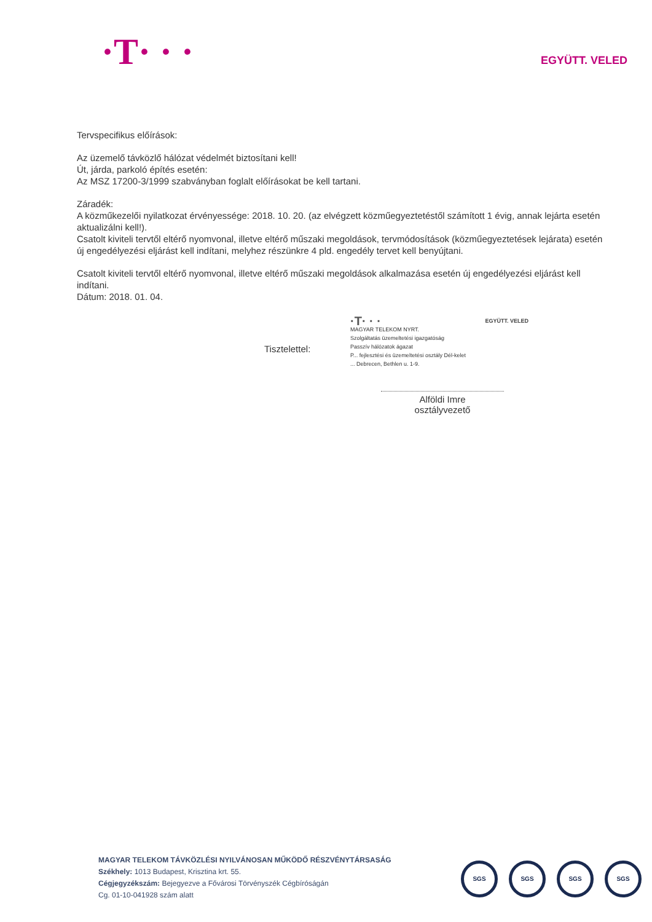·T· · ·
EGYÜTT. VELED
Tervspecifikus előírások:
Az üzemelő távközlő hálózat védelmét biztosítani kell!
Út, járda, parkoló építés esetén:
Az MSZ 17200-3/1999 szabványban foglalt előírásokat be kell tartani.
Záradék:
A közműkezelői nyilatkozat érvényessége: 2018. 10. 20. (az elvégzett közműegyeztetéstől számított 1 évig, annak lejárta esetén aktualizálni kell!).
Csatolt kiviteli tervtől eltérő nyomvonal, illetve eltérő műszaki megoldások, tervmódosítások (közműegyeztetések lejárata) esetén új engedélyezési eljárást kell indítani, melyhez részünkre 4 pld. engedély tervet kell benyújtani.
Csatolt kiviteli tervtől eltérő nyomvonal, illetve eltérő műszaki megoldások alkalmazása esetén új engedélyezési eljárást kell indítani.
Dátum: 2018. 01. 04.
·T· · · EGYÜTT. VELED
MAGYAR TELEKOM NYRT.
Szolgáltatás üzemeltetési igazgatóság
Passzív hálózatok ágazat
P... fejlesztési és üzemeltetési osztály Dél-kelet
... Debrecen, Bethlen u. 1-9.
Tisztelettel:
Alföldi Imre
osztályvezető
MAGYAR TELEKOM TÁVKÖZLÉSI NYILVÁNOSAN MŰKÖDŐ RÉSZVÉNYTÁRSASÁG
Székhely: 1013 Budapest, Krisztina krt. 55.
Cégjegyzékszám: Bejegyezve a Fővárosi Törvényszék Cégbíróságán
Cg. 01-10-041928 szám alatt
SGS SGS SGS SGS